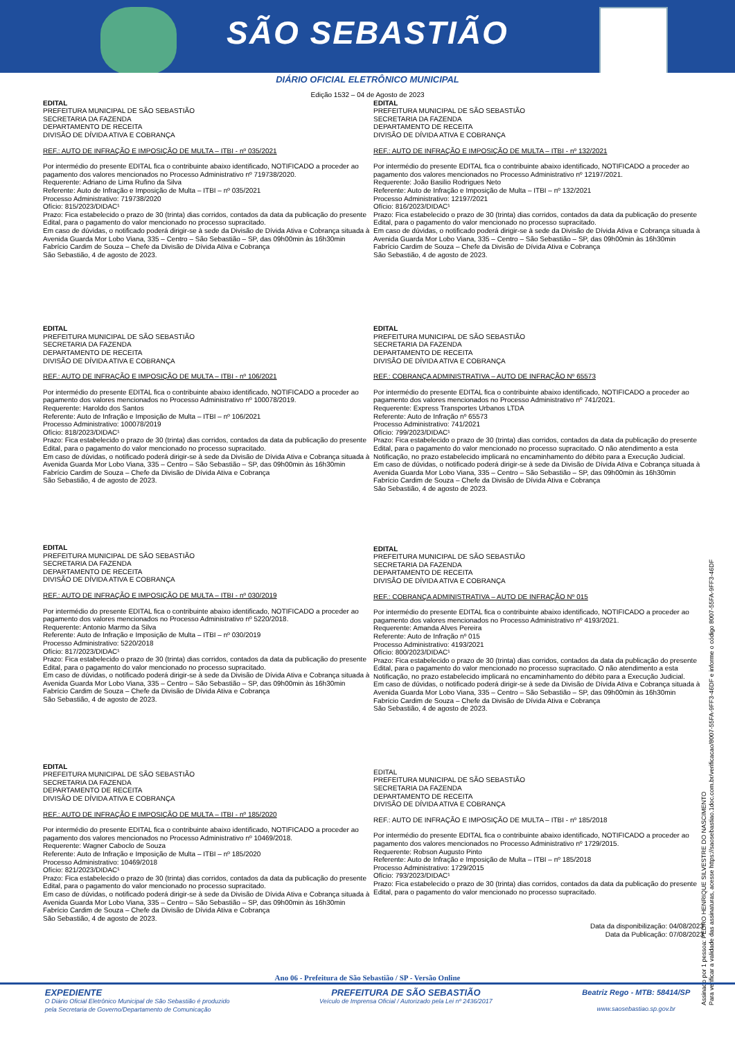SÃO SEBASTIÃO
DIÁRIO OFICIAL ELETRÔNICO MUNICIPAL
Edição 1532 – 04 de Agosto de 2023
EDITAL
PREFEITURA MUNICIPAL DE SÃO SEBASTIÃO
SECRETARIA DA FAZENDA
DEPARTAMENTO DE RECEITA
DIVISÃO DE DÍVIDA ATIVA E COBRANÇA
REF.: AUTO DE INFRAÇÃO E IMPOSIÇÃO DE MULTA – ITBI - nº 035/2021
Por intermédio do presente EDITAL fica o contribuinte abaixo identificado, NOTIFICADO a proceder ao pagamento dos valores mencionados no Processo Administrativo nº 719738/2020.
Requerente: Adriano de Lima Rufino da Silva
Referente: Auto de Infração e Imposição de Multa – ITBI – nº 035/2021
Processo Administrativo: 719738/2020
Ofício: 815/2023/DIDAC¹
Prazo: Fica estabelecido o prazo de 30 (trinta) dias corridos, contados da data da publicação do presente Edital, para o pagamento do valor mencionado no processo supracitado.
Em caso de dúvidas, o notificado poderá dirigir-se à sede da Divisão de Dívida Ativa e Cobrança situada à Avenida Guarda Mor Lobo Viana, 335 – Centro – São Sebastião – SP, das 09h00min às 16h30min
Fabrício Cardim de Souza – Chefe da Divisão de Dívida Ativa e Cobrança
São Sebastião, 4 de agosto de 2023.
EDITAL
PREFEITURA MUNICIPAL DE SÃO SEBASTIÃO
SECRETARIA DA FAZENDA
DEPARTAMENTO DE RECEITA
DIVISÃO DE DÍVIDA ATIVA E COBRANÇA
REF.: AUTO DE INFRAÇÃO E IMPOSIÇÃO DE MULTA – ITBI - nº 106/2021
Por intermédio do presente EDITAL fica o contribuinte abaixo identificado, NOTIFICADO a proceder ao pagamento dos valores mencionados no Processo Administrativo nº 100078/2019.
Requerente: Haroldo dos Santos
Referente: Auto de Infração e Imposição de Multa – ITBI – nº 106/2021
Processo Administrativo: 100078/2019
Ofício: 818/2023/DIDAC¹
Prazo: Fica estabelecido o prazo de 30 (trinta) dias corridos, contados da data da publicação do presente Edital, para o pagamento do valor mencionado no processo supracitado.
Em caso de dúvidas, o notificado poderá dirigir-se à sede da Divisão de Dívida Ativa e Cobrança situada à Avenida Guarda Mor Lobo Viana, 335 – Centro – São Sebastião – SP, das 09h00min às 16h30min
Fabrício Cardim de Souza – Chefe da Divisão de Dívida Ativa e Cobrança
São Sebastião, 4 de agosto de 2023.
EDITAL
PREFEITURA MUNICIPAL DE SÃO SEBASTIÃO
SECRETARIA DA FAZENDA
DEPARTAMENTO DE RECEITA
DIVISÃO DE DÍVIDA ATIVA E COBRANÇA
REF.: AUTO DE INFRAÇÃO E IMPOSIÇÃO DE MULTA – ITBI - nº 030/2019
Por intermédio do presente EDITAL fica o contribuinte abaixo identificado, NOTIFICADO a proceder ao pagamento dos valores mencionados no Processo Administrativo nº 5220/2018.
Requerente: Antonio Marmo da Silva
Referente: Auto de Infração e Imposição de Multa – ITBI – nº 030/2019
Processo Administrativo: 5220/2018
Ofício: 817/2023/DIDAC¹
Prazo: Fica estabelecido o prazo de 30 (trinta) dias corridos, contados da data da publicação do presente Edital, para o pagamento do valor mencionado no processo supracitado.
Em caso de dúvidas, o notificado poderá dirigir-se à sede da Divisão de Dívida Ativa e Cobrança situada à Avenida Guarda Mor Lobo Viana, 335 – Centro – São Sebastião – SP, das 09h00min às 16h30min
Fabrício Cardim de Souza – Chefe da Divisão de Dívida Ativa e Cobrança
São Sebastião, 4 de agosto de 2023.
EDITAL
PREFEITURA MUNICIPAL DE SÃO SEBASTIÃO
SECRETARIA DA FAZENDA
DEPARTAMENTO DE RECEITA
DIVISÃO DE DÍVIDA ATIVA E COBRANÇA
REF.: AUTO DE INFRAÇÃO E IMPOSIÇÃO DE MULTA – ITBI - nº 185/2020
Por intermédio do presente EDITAL fica o contribuinte abaixo identificado, NOTIFICADO a proceder ao pagamento dos valores mencionados no Processo Administrativo nº 10469/2018.
Requerente: Wagner Caboclo de Souza
Referente: Auto de Infração e Imposição de Multa – ITBI – nº 185/2020
Processo Administrativo: 10469/2018
Ofício: 821/2023/DIDAC¹
Prazo: Fica estabelecido o prazo de 30 (trinta) dias corridos, contados da data da publicação do presente Edital, para o pagamento do valor mencionado no processo supracitado.
Em caso de dúvidas, o notificado poderá dirigir-se à sede da Divisão de Dívida Ativa e Cobrança situada à Avenida Guarda Mor Lobo Viana, 335 – Centro – São Sebastião – SP, das 09h00min às 16h30min
Fabrício Cardim de Souza – Chefe da Divisão de Dívida Ativa e Cobrança
São Sebastião, 4 de agosto de 2023.
EDITAL
PREFEITURA MUNICIPAL DE SÃO SEBASTIÃO
SECRETARIA DA FAZENDA
DEPARTAMENTO DE RECEITA
DIVISÃO DE DÍVIDA ATIVA E COBRANÇA
REF.: AUTO DE INFRAÇÃO E IMPOSIÇÃO DE MULTA – ITBI - nº 132/2021
Por intermédio do presente EDITAL fica o contribuinte abaixo identificado, NOTIFICADO a proceder ao pagamento dos valores mencionados no Processo Administrativo nº 12197/2021.
Requerente: João Basilio Rodrigues Neto
Referente: Auto de Infração e Imposição de Multa – ITBI – nº 132/2021
Processo Administrativo: 12197/2021
Ofício: 816/2023/DIDAC¹
Prazo: Fica estabelecido o prazo de 30 (trinta) dias corridos, contados da data da publicação do presente Edital, para o pagamento do valor mencionado no processo supracitado.
Em caso de dúvidas, o notificado poderá dirigir-se à sede da Divisão de Dívida Ativa e Cobrança situada à Avenida Guarda Mor Lobo Viana, 335 – Centro – São Sebastião – SP, das 09h00min às 16h30min
Fabrício Cardim de Souza – Chefe da Divisão de Dívida Ativa e Cobrança
São Sebastião, 4 de agosto de 2023.
EDITAL
PREFEITURA MUNICIPAL DE SÃO SEBASTIÃO
SECRETARIA DA FAZENDA
DEPARTAMENTO DE RECEITA
DIVISÃO DE DÍVIDA ATIVA E COBRANÇA
REF.: COBRANÇA ADMINISTRATIVA – AUTO DE INFRAÇÃO Nº 65573
Por intermédio do presente EDITAL fica o contribuinte abaixo identificado, NOTIFICADO a proceder ao pagamento dos valores mencionados no Processo Administrativo nº 741/2021.
Requerente: Express Transportes Urbanos LTDA
Referente: Auto de Infração nº 65573
Processo Administrativo: 741/2021
Ofício: 799/2023/DIDAC¹
Prazo: Fica estabelecido o prazo de 30 (trinta) dias corridos, contados da data da publicação do presente Edital, para o pagamento do valor mencionado no processo supracitado. O não atendimento a esta Notificação, no prazo estabelecido implicará no encaminhamento do débito para a Execução Judicial.
Em caso de dúvidas, o notificado poderá dirigir-se à sede da Divisão de Dívida Ativa e Cobrança situada à Avenida Guarda Mor Lobo Viana, 335 – Centro – São Sebastião – SP, das 09h00min às 16h30min
Fabrício Cardim de Souza – Chefe da Divisão de Dívida Ativa e Cobrança
São Sebastião, 4 de agosto de 2023.
EDITAL
PREFEITURA MUNICIPAL DE SÃO SEBASTIÃO
SECRETARIA DA FAZENDA
DEPARTAMENTO DE RECEITA
DIVISÃO DE DÍVIDA ATIVA E COBRANÇA
REF.: COBRANÇA ADMINISTRATIVA – AUTO DE INFRAÇÃO Nº 015
Por intermédio do presente EDITAL fica o contribuinte abaixo identificado, NOTIFICADO a proceder ao pagamento dos valores mencionados no Processo Administrativo nº 4193/2021.
Requerente: Amanda Alves Pereira
Referente: Auto de Infração nº 015
Processo Administrativo: 4193/2021
Ofício: 800/2023/DIDAC¹
Prazo: Fica estabelecido o prazo de 30 (trinta) dias corridos, contados da data da publicação do presente Edital, para o pagamento do valor mencionado no processo supracitado. O não atendimento a esta Notificação, no prazo estabelecido implicará no encaminhamento do débito para a Execução Judicial.
Em caso de dúvidas, o notificado poderá dirigir-se à sede da Divisão de Dívida Ativa e Cobrança situada à Avenida Guarda Mor Lobo Viana, 335 – Centro – São Sebastião – SP, das 09h00min às 16h30min
Fabrício Cardim de Souza – Chefe da Divisão de Dívida Ativa e Cobrança
São Sebastião, 4 de agosto de 2023.
EDITAL
PREFEITURA MUNICIPAL DE SÃO SEBASTIÃO
SECRETARIA DA FAZENDA
DEPARTAMENTO DE RECEITA
DIVISÃO DE DÍVIDA ATIVA E COBRANÇA
REF.: AUTO DE INFRAÇÃO E IMPOSIÇÃO DE MULTA – ITBI - nº 185/2018
Por intermédio do presente EDITAL fica o contribuinte abaixo identificado, NOTIFICADO a proceder ao pagamento dos valores mencionados no Processo Administrativo nº 1729/2015.
Requerente: Robson Augusto Pinto
Referente: Auto de Infração e Imposição de Multa – ITBI – nº 185/2018
Processo Administrativo: 1729/2015
Ofício: 793/2023/DIDAC¹
Prazo: Fica estabelecido o prazo de 30 (trinta) dias corridos, contados da data da publicação do presente Edital, para o pagamento do valor mencionado no processo supracitado.
Data da disponibilização: 04/08/2023
Data da Publicação: 07/08/2023
Assinado por 1 pessoa: PEDRO HENRIQUE SILVESTRE DO NASCIMENTO
Para verificar a validade das assinaturas, acesse https://saosebastiao.1doc.com.br/verificacao/8007-55FA-9FF3-46DF e informe o código 8007-55FA-9FF3-46DF
Ano 06 - Prefeitura de São Sebastião / SP - Versão Online
EXPEDIENTE
O Diário Oficial Eletrônico Municipal de São Sebastião é produzido
pela Secretaria de Governo/Departamento de Comunicação
PREFEITURA DE SÃO SEBASTIÃO
Veículo de Imprensa Oficial / Autorizado pela Lei nº 2436/2017
Beatriz Rego - MTB: 58414/SP
www.saosebastiao.sp.gov.br